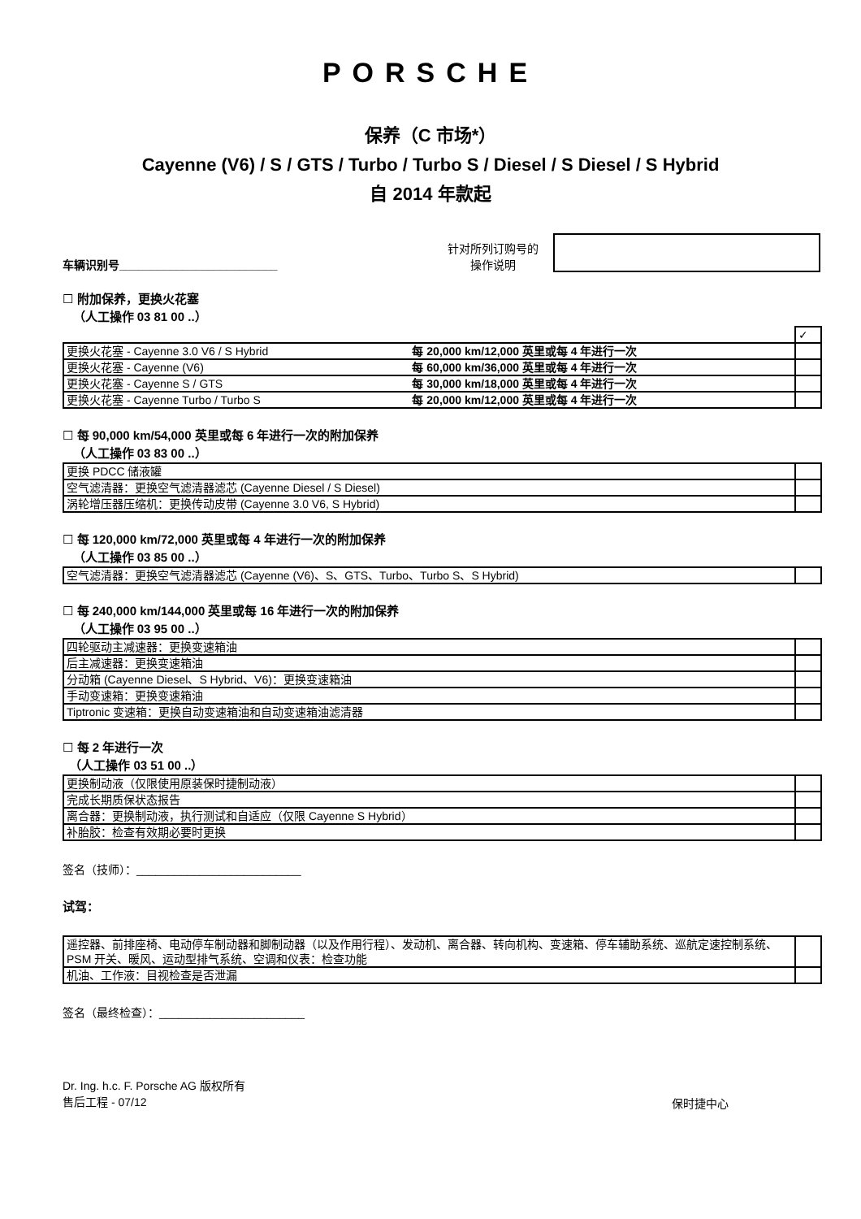PORSCHE
保养（C 市场*）
Cayenne (V6) / S / GTS / Turbo / Turbo S / Diesel / S Diesel / S Hybrid
自 2014 年款起
车辆识别号_________________________
针对所列订购号的
操作说明
☐ 附加保养，更换火花塞
（人工操作 03 81 00 ..）
| | | ✓ |
| 更换火花塞 - Cayenne 3.0 V6 / S Hybrid | 每 20,000 km/12,000 英里或每 4 年进行一次 | |
| 更换火花塞 - Cayenne (V6) | 每 60,000 km/36,000 英里或每 4 年进行一次 | |
| 更换火花塞 - Cayenne S / GTS | 每 30,000 km/18,000 英里或每 4 年进行一次 | |
| 更换火花塞 - Cayenne Turbo / Turbo S | 每 20,000 km/12,000 英里或每 4 年进行一次 | |
☐ 每 90,000 km/54,000 英里或每 6 年进行一次的附加保养
（人工操作 03 83 00 ..）
| 更换 PDCC 储液罐 | |
| 空气滤清器：更换空气滤清器滤芯 (Cayenne Diesel / S Diesel) | |
| 涡轮增压器压缩机：更换传动皮带 (Cayenne 3.0 V6, S Hybrid) | |
☐ 每 120,000 km/72,000 英里或每 4 年进行一次的附加保养
（人工操作 03 85 00 ..）
| 空气滤清器：更换空气滤清器滤芯 (Cayenne (V6)、S、GTS、Turbo、Turbo S、S Hybrid) | |
☐ 每 240,000 km/144,000 英里或每 16 年进行一次的附加保养
（人工操作 03 95 00 ..）
| 四轮驱动主减速器：更换变速箱油 | |
| 后主减速器：更换变速箱油 | |
| 分动箱 (Cayenne Diesel、S Hybrid、V6)：更换变速箱油 | |
| 手动变速箱：更换变速箱油 | |
| Tiptronic 变速箱：更换自动变速箱油和自动变速箱油滤清器 | |
☐ 每 2 年进行一次
（人工操作 03 51 00 ..）
| 更换制动液（仅限使用原装保时捷制动液） | |
| 完成长期质保状态报告 | |
| 离合器：更换制动液，执行测试和自适应（仅限 Cayenne S Hybrid） | |
| 补胎胶：检查有效期必要时更换 | |
签名（技师）：__________________________
试驾：
| 遥控器、前排座椅、电动停车制动器和脚制动器（以及作用行程）、发动机、离合器、转向机构、变速箱、停车辅助系统、巡航定速控制系统、PSM 开关、暖风、运动型排气系统、空调和仪表：检查功能 | |
| 机油、工作液：目视检查是否泄漏 | |
签名（最终检查）：_______________________
Dr. Ing. h.c. F. Porsche AG 版权所有
售后工程 - 07/12
保时捷中心